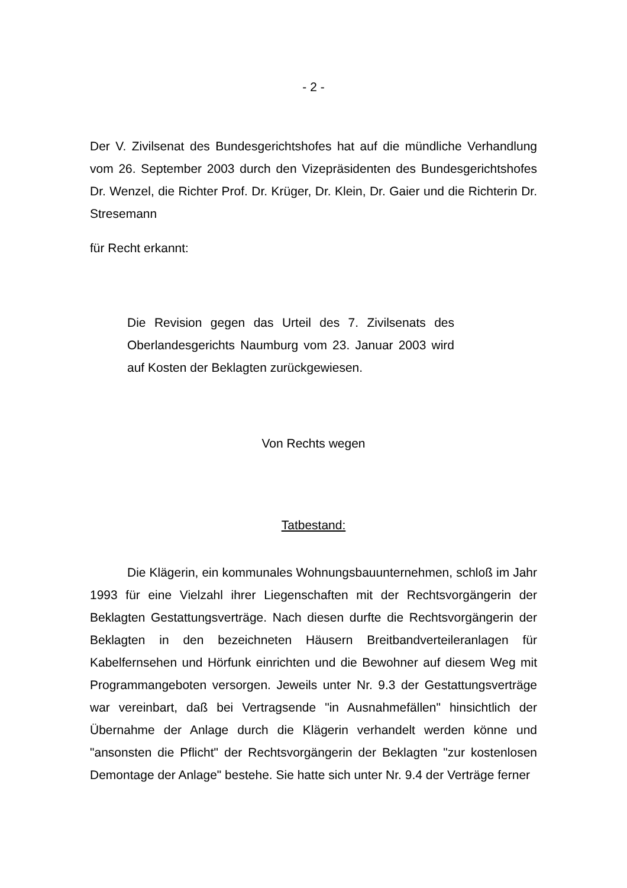- 2 -
Der V. Zivilsenat des Bundesgerichtshofes hat auf die mündliche Verhandlung vom 26. September 2003 durch den Vizepräsidenten des Bundesgerichtshofes Dr. Wenzel, die Richter Prof. Dr. Krüger, Dr. Klein, Dr. Gaier und die Richterin Dr. Stresemann
für Recht erkannt:
Die Revision gegen das Urteil des 7. Zivilsenats des Oberlandesgerichts Naumburg vom 23. Januar 2003 wird auf Kosten der Beklagten zurückgewiesen.
Von Rechts wegen
Tatbestand:
Die Klägerin, ein kommunales Wohnungsbauunternehmen, schloß im Jahr 1993 für eine Vielzahl ihrer Liegenschaften mit der Rechtsvorgängerin der Beklagten Gestattungsverträge. Nach diesen durfte die Rechtsvorgängerin der Beklagten in den bezeichneten Häusern Breitbandverteileranlagen für Kabelfernsehen und Hörfunk einrichten und die Bewohner auf diesem Weg mit Programmangeboten versorgen. Jeweils unter Nr. 9.3 der Gestattungsverträge war vereinbart, daß bei Vertragsende "in Ausnahmefällen" hinsichtlich der Übernahme der Anlage durch die Klägerin verhandelt werden könne und "ansonsten die Pflicht" der Rechtsvorgängerin der Beklagten "zur kostenlosen Demontage der Anlage" bestehe. Sie hatte sich unter Nr. 9.4 der Verträge ferner